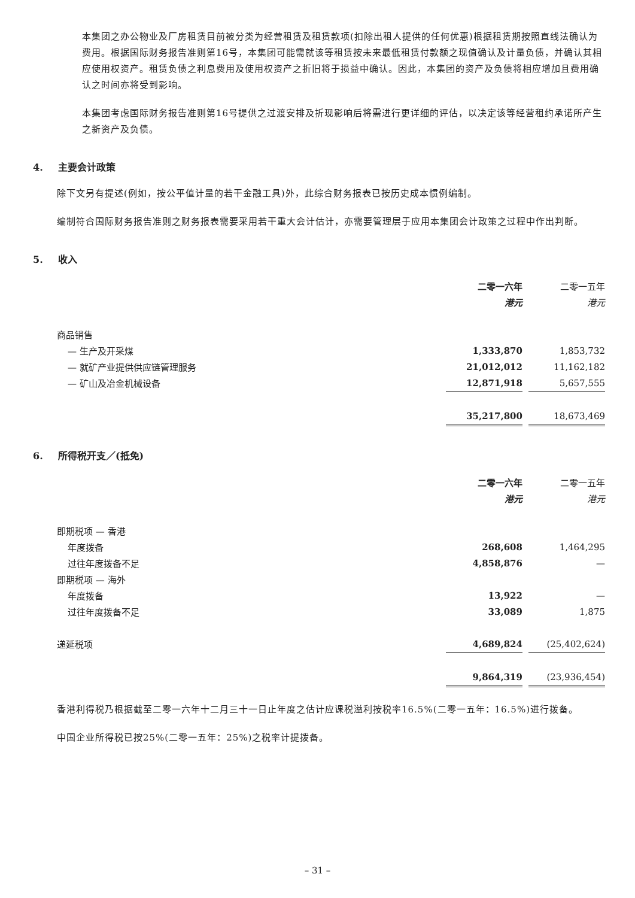本集团之办公物业及厂房租赁目前被分类为经营租赁及租赁款项(扣除出租人提供的任何优惠)根据租赁期按照直线法确认为费用。根据国际财务报告准则第16号，本集团可能需就该等租赁按未来最低租赁付款额之现值确认及计量负债，并确认其相应使用权资产。租赁负债之利息费用及使用权资产之折旧将于损益中确认。因此，本集团的资产及负债将相应增加且费用确认之时间亦将受到影响。
本集团考虑国际财务报告准则第16号提供之过渡安排及折现影响后将需进行更详细的评估，以决定该等经营租约承诺所产生之新资产及负债。
4. 主要会计政策
除下文另有提述(例如，按公平值计量的若干金融工具)外，此综合财务报表已按历史成本惯例编制。
编制符合国际财务报告准则之财务报表需要采用若干重大会计估计，亦需要管理层于应用本集团会计政策之过程中作出判断。
5. 收入
| | 二零一六年 | | 二零一五年 |
| | 港元 | | 港元 |
| 商品销售 | | | |
| — 生产及开采煤 | 1,333,870 | | 1,853,732 |
| — 就矿产业提供供应链管理服务 | 21,012,012 | | 11,162,182 |
| — 矿山及冶金机械设备 | 12,871,918 | | 5,657,555 |
| | 35,217,800 | | 18,673,469 |
6. 所得税开支／(抵免)
| | 二零一六年 | | 二零一五年 |
| | 港元 | | 港元 |
| 即期税项 — 香港 | | | |
| 年度拨备 | 268,608 | | 1,464,295 |
| 过往年度拨备不足 | 4,858,876 | | — |
| 即期税项 — 海外 | | | |
| 年度拨备 | 13,922 | | — |
| 过往年度拨备不足 | 33,089 | | 1,875 |
| 递延税项 | 4,689,824 | | (25,402,624) |
| | 9,864,319 | | (23,936,454) |
香港利得税乃根据截至二零一六年十二月三十一日止年度之估计应课税溢利按税率16.5%(二零一五年：16.5%)进行拨备。
中国企业所得税已按25%(二零一五年：25%)之税率计提拨备。
– 31 –